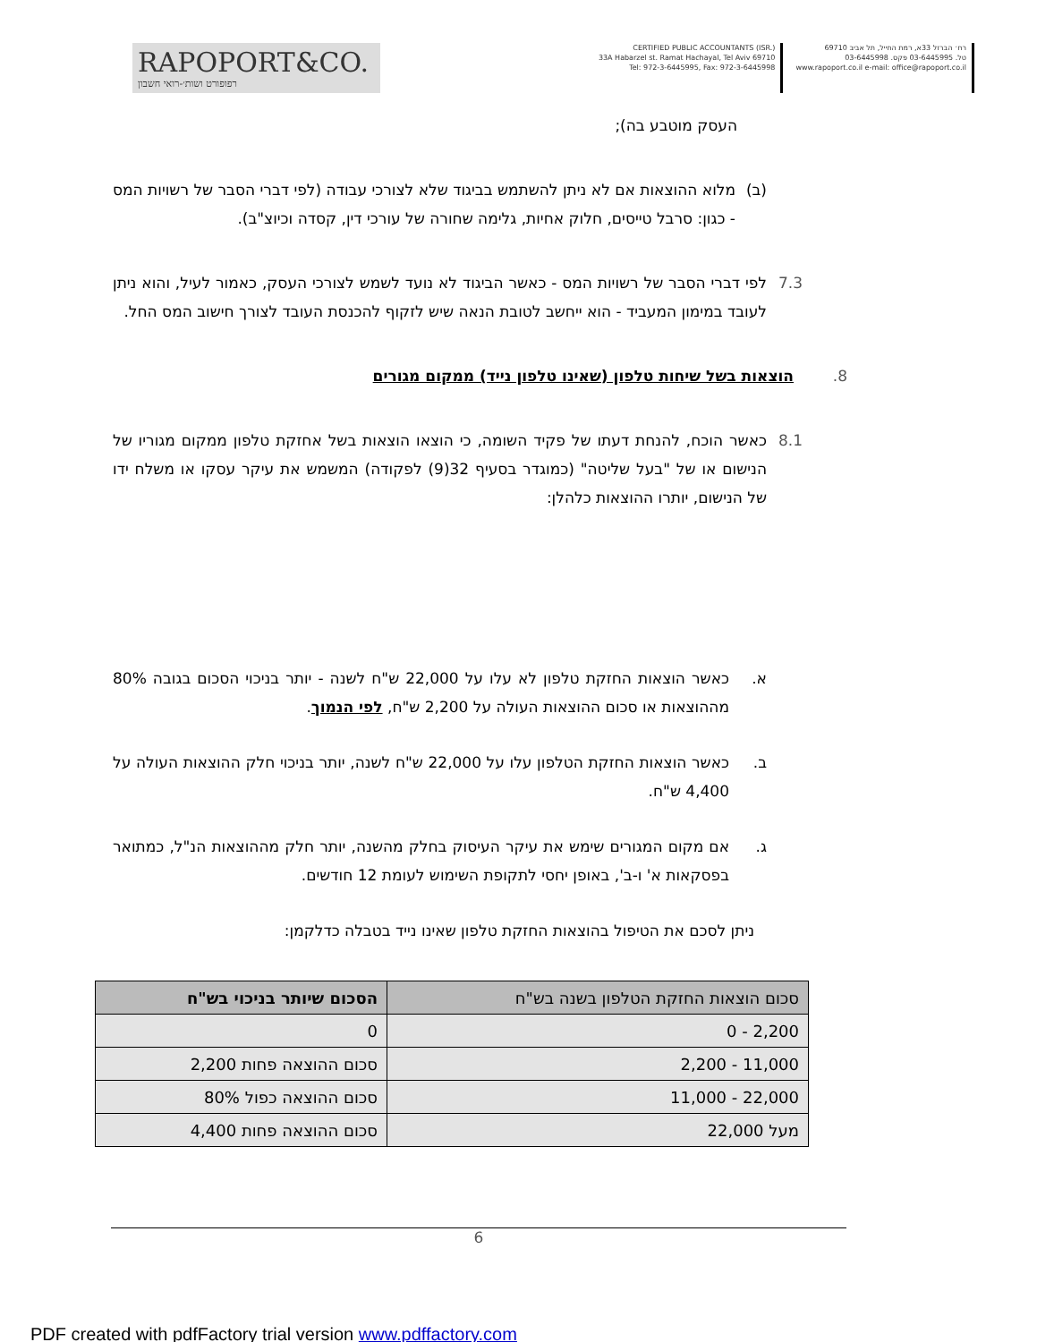RAPOPORT&CO.
רפופורט ושות׳-רואי חשבון
CERTIFIED PUBLIC ACCOUNTANTS (ISR.)
33A Habarzel st. Ramat Hachayal, Tel Aviv 69710
Tel: 972-3-6445995, Fax: 972-3-6445998
רח׳ הברזל 33א, רמת החייל, תל אביב 69710
טל. 03-6445995 פקס. 03-6445998
www.rapoport.co.il e-mail: office@rapoport.co.il
העסק מוטבע בה);
(ב) מלוא ההוצאות אם לא ניתן להשתמש בביגוד שלא לצורכי עבודה (לפי דברי הסבר של רשויות המס - כגון: סרבל טייסים, חלוק אחיות, גלימה שחורה של עורכי דין, קסדה וכיוצ"ב).
7.3 לפי דברי הסבר של רשויות המס - כאשר הביגוד לא נועד לשמש לצורכי העסק, כאמור לעיל, והוא ניתן לעובד במימון המעביד - הוא ייחשב לטובת הנאה שיש לזקוף להכנסת העובד לצורך חישוב המס החל.
8. הוצאות בשל שיחות טלפון (שאינו טלפון נייד) ממקום מגורים
8.1 כאשר הוכח, להנחת דעתו של פקיד השומה, כי הוצאו הוצאות בשל אחזקת טלפון ממקום מגוריו של הנישום או של "בעל שליטה" (כמוגדר בסעיף 32(9) לפקודה) המשמש את עיקר עסקו או משלח ידו של הנישום, יותרו ההוצאות כלהלן:
א. כאשר הוצאות החזקת טלפון לא עלו על 22,000 ש"ח לשנה - יותר בניכוי הסכום בגובה 80% מההוצאות או סכום ההוצאות העולה על 2,200 ש"ח, לפי הנמוך.
ב. כאשר הוצאות החזקת הטלפון עלו על 22,000 ש"ח לשנה, יותר בניכוי חלק ההוצאות העולה על 4,400 ש"ח.
ג. אם מקום המגורים שימש את עיקר העיסוק בחלק מהשנה, יותר חלק מההוצאות הנ"ל, כמתואר בפסקאות א' ו-ב', באופן יחסי לתקופת השימוש לעומת 12 חודשים.
ניתן לסכם את הטיפול בהוצאות החזקת טלפון שאינו נייד בטבלה כדלקמן:
| סכום הוצאות החזקת הטלפון בשנה בש"ח | הסכום שיותר בניכוי בש"ח |
| --- | --- |
| 2,200 - 0 | 0 |
| 11,000 - 2,200 | סכום ההוצאה פחות 2,200 |
| 22,000 - 11,000 | סכום ההוצאה כפול 80% |
| מעל 22,000 | סכום ההוצאה פחות 4,400 |
6
PDF created with pdfFactory trial version www.pdffactory.com